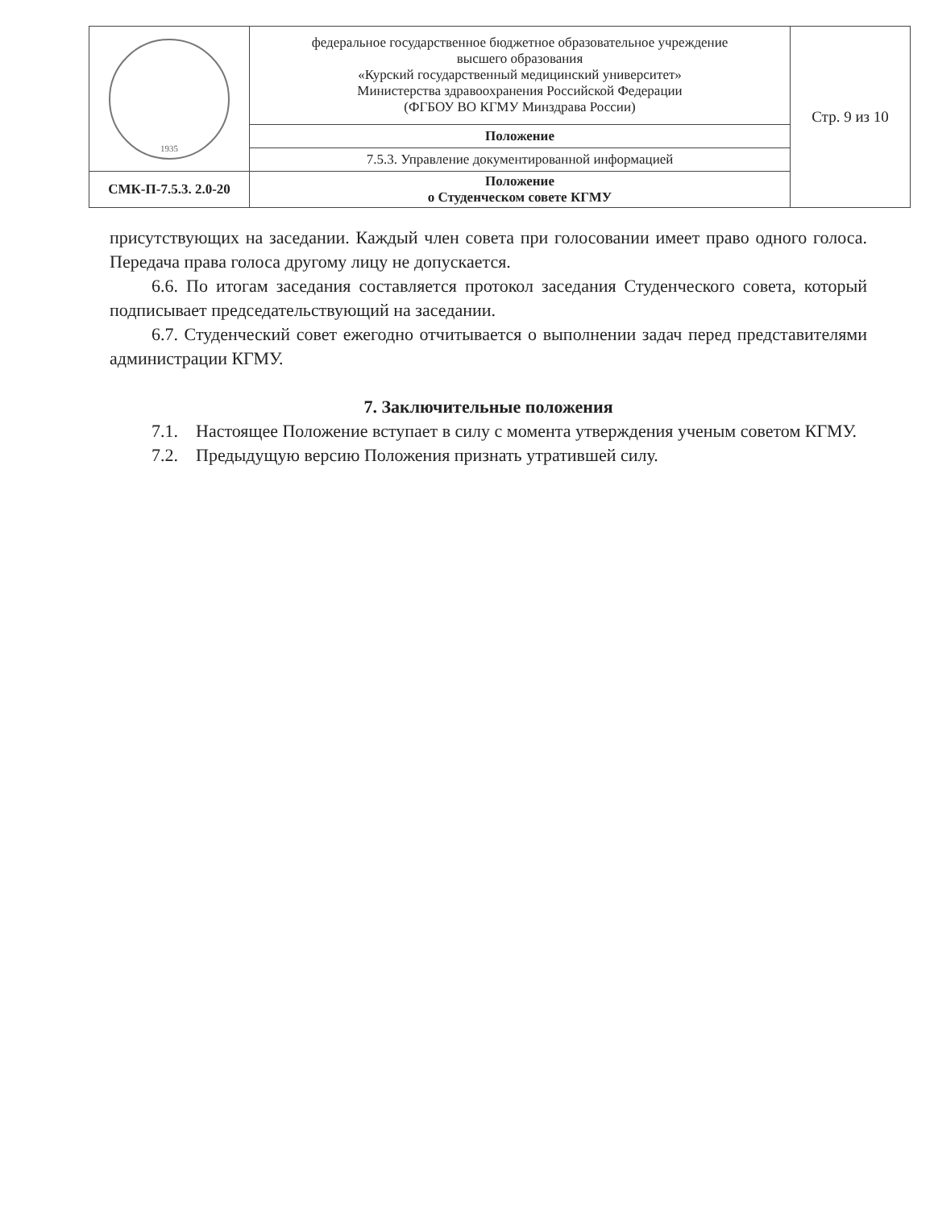| 1935 | федеральное государственное бюджетное образовательное учреждение высшего образования «Курский государственный медицинский университет» Министерства здравоохранения Российской Федерации (ФГБОУ ВО КГМУ Минздрава России) | Стр. 9 из 10 |
| | Положение | |
| | 7.5.3. Управление документированной информацией | |
| СМК-П-7.5.3. 2.0-20 | Положение о Студенческом совете КГМУ | |
присутствующих на заседании. Каждый член совета при голосовании имеет право одного голоса. Передача права голоса другому лицу не допускается.
6.6. По итогам заседания составляется протокол заседания Студенческого совета, который подписывает председательствующий на заседании.
6.7. Студенческий совет ежегодно отчитывается о выполнении задач перед представителями администрации КГМУ.
7. Заключительные положения
7.1. Настоящее Положение вступает в силу с момента утверждения ученым советом КГМУ.
7.2. Предыдущую версию Положения признать утратившей силу.